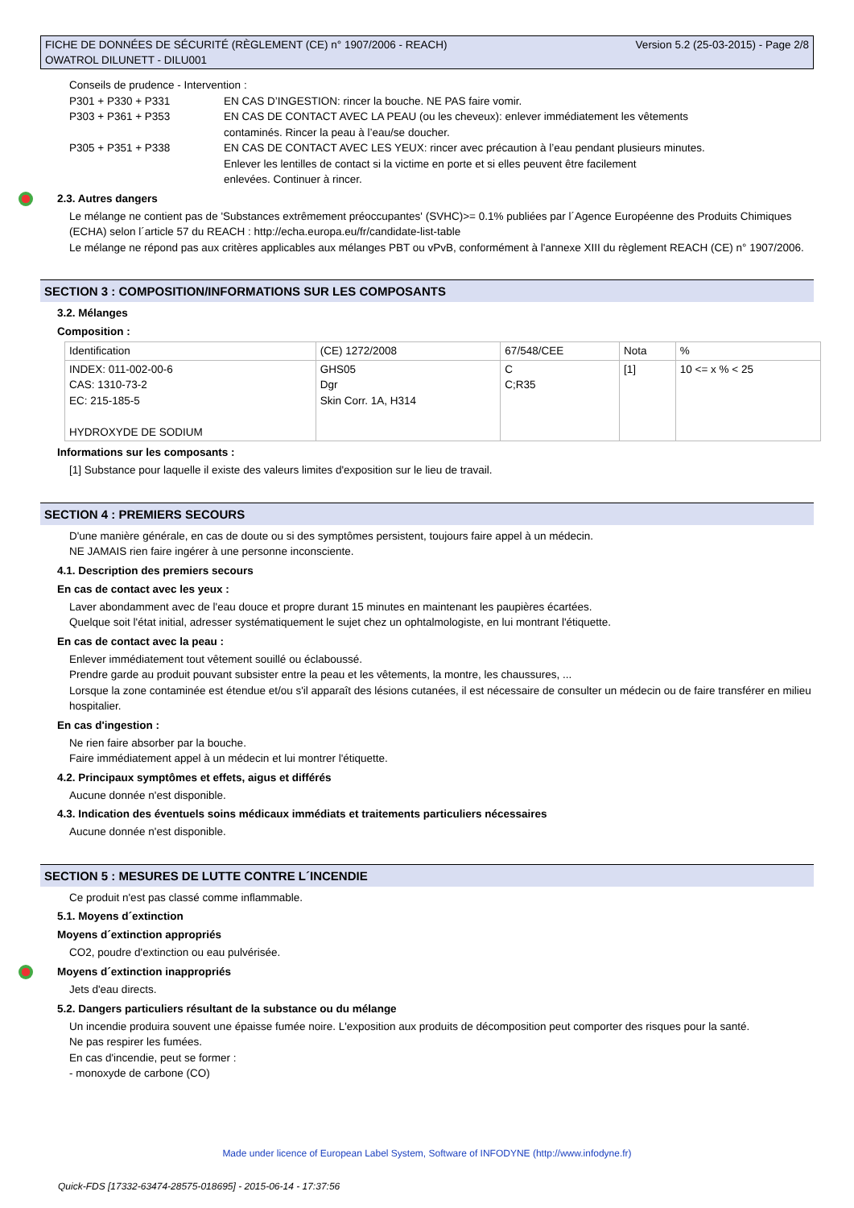FICHE DE DONNÉES DE SÉCURITÉ (RÈGLEMENT (CE) n° 1907/2006 - REACH)
OWATROL DILUNETT - DILU001 Version 5.2 (25-03-2015) - Page 2/8
Conseils de prudence - Intervention :
P301 + P330 + P331 EN CAS D’INGESTION: rincer la bouche. NE PAS faire vomir.
P303 + P361 + P353 EN CAS DE CONTACT AVEC LA PEAU (ou les cheveux): enlever immédiatement les vêtements
contaminés. Rincer la peau à l’eau/se doucher.
P305 + P351 + P338 EN CAS DE CONTACT AVEC LES YEUX: rincer avec précaution à l’eau pendant plusieurs minutes.
Enlever les lentilles de contact si la victime en porte et si elles peuvent être facilement
enlevées. Continuer à rincer.
2.3. Autres dangers
Le mélange ne contient pas de 'Substances extrêmement préoccupantes' (SVHC)>= 0.1% publiées par l´Agence Européenne des Produits Chimiques (ECHA) selon l´article 57 du REACH : http://echa.europa.eu/fr/candidate-list-table
Le mélange ne répond pas aux critères applicables aux mélanges PBT ou vPvB, conformément à l'annexe XIII du règlement REACH (CE) n° 1907/2006.
SECTION 3 : COMPOSITION/INFORMATIONS SUR LES COMPOSANTS
3.2. Mélanges
Composition :
| Identification | (CE) 1272/2008 | 67/548/CEE | Nota | % |
| INDEX: 011-002-00-6 CAS: 1310-73-2 EC: 215-185-5 HYDROXYDE DE SODIUM | GHS05 Dgr Skin Corr. 1A, H314 | C C;R35 | [1] | 10 <= x % < 25 |
Informations sur les composants :
[1] Substance pour laquelle il existe des valeurs limites d'exposition sur le lieu de travail.
SECTION 4 : PREMIERS SECOURS
D'une manière générale, en cas de doute ou si des symptômes persistent, toujours faire appel à un médecin.
NE JAMAIS rien faire ingérer à une personne inconsciente.
4.1. Description des premiers secours
En cas de contact avec les yeux :
Laver abondamment avec de l'eau douce et propre durant 15 minutes en maintenant les paupières écartées.
Quelque soit l'état initial, adresser systématiquement le sujet chez un ophtalmologiste, en lui montrant l'étiquette.
En cas de contact avec la peau :
Enlever immédiatement tout vêtement souillé ou éclaboussé.
Prendre garde au produit pouvant subsister entre la peau et les vêtements, la montre, les chaussures, ...
Lorsque la zone contaminée est étendue et/ou s'il apparaît des lésions cutanées, il est nécessaire de consulter un médecin ou de faire transférer en milieu hospitalier.
En cas d'ingestion :
Ne rien faire absorber par la bouche.
Faire immédiatement appel à un médecin et lui montrer l'étiquette.
4.2. Principaux symptômes et effets, aigus et différés
Aucune donnée n'est disponible.
4.3. Indication des éventuels soins médicaux immédiats et traitements particuliers nécessaires
Aucune donnée n'est disponible.
SECTION 5 : MESURES DE LUTTE CONTRE L´INCENDIE
Ce produit n'est pas classé comme inflammable.
5.1. Moyens d´extinction
Moyens d´extinction appropriés
CO2, poudre d'extinction ou eau pulvérisée.
Moyens d´extinction inappropriés
Jets d'eau directs.
5.2. Dangers particuliers résultant de la substance ou du mélange
Un incendie produira souvent une épaisse fumée noire. L'exposition aux produits de décomposition peut comporter des risques pour la santé.
Ne pas respirer les fumées.
En cas d'incendie, peut se former :
- monoxyde de carbone (CO)
Made under licence of European Label System, Software of INFODYNE (http://www.infodyne.fr)
Quick-FDS [17332-63474-28575-018695] - 2015-06-14 - 17:37:56